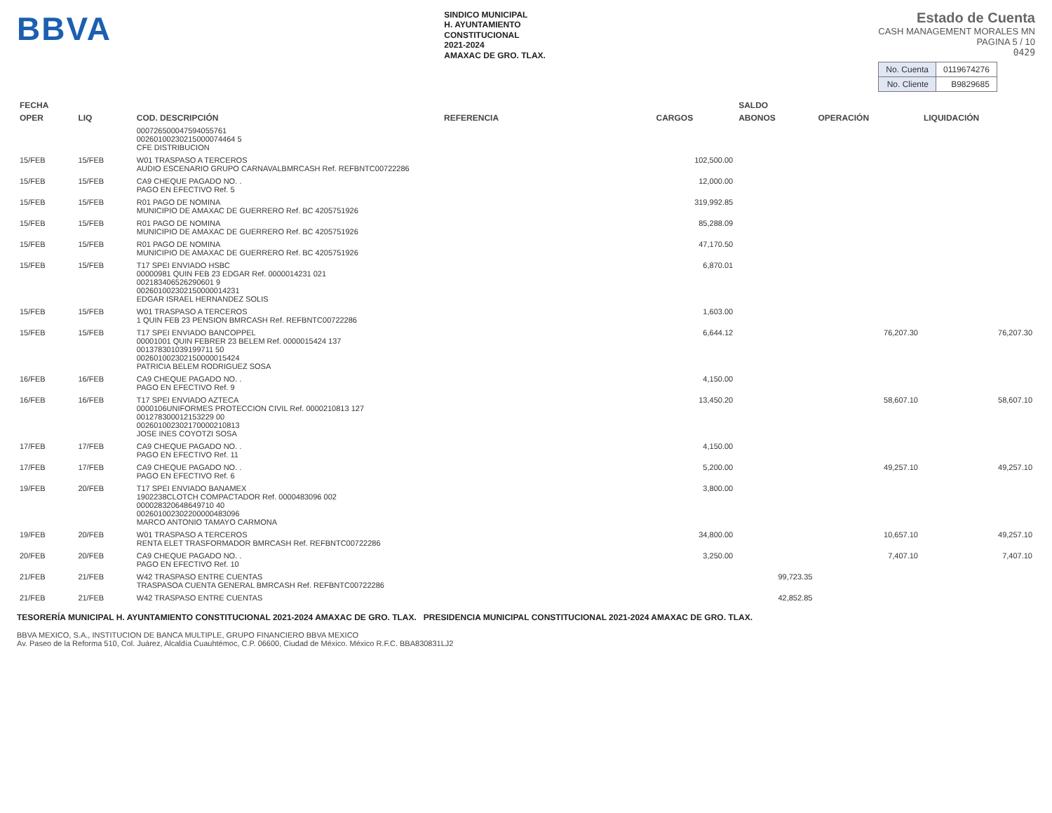BBVA
SINDICO MUNICIPAL
H. AYUNTAMIENTO
CONSTITUCIONAL
2021-2024
AMAXAC DE GRO. TLAX.
Estado de Cuenta
CASH MANAGEMENT MORALES MN
PAGINA 5 / 10
0429
| No. Cuenta | 0119674276 |
| No. Cliente | B9829685 |
| FECHA | | | | | SALDO | | |
| --- | --- | --- | --- | --- | --- | --- | --- |
| OPER | LIQ | COD. DESCRIPCIÓN | REFERENCIA | CARGOS | ABONOS | OPERACIÓN | LIQUIDACIÓN |
| | | 000726500047594055761 00260100230215000074464 5 CFE DISTRIBUCION | | | | | |
| 15/FEB | 15/FEB | W01 TRASPASO A TERCEROS AUDIO ESCENARIO GRUPO CARNAVALBMRCASH Ref. REFBNTC00722286 | | 102,500.00 | | | |
| 15/FEB | 15/FEB | CA9 CHEQUE PAGADO NO. . PAGO EN EFECTIVO Ref. 5 | | 12,000.00 | | | |
| 15/FEB | 15/FEB | R01 PAGO DE NOMINA MUNICIPIO DE AMAXAC DE GUERRERO Ref. BC 4205751926 | | 319,992.85 | | | |
| 15/FEB | 15/FEB | R01 PAGO DE NOMINA MUNICIPIO DE AMAXAC DE GUERRERO Ref. BC 4205751926 | | 85,288.09 | | | |
| 15/FEB | 15/FEB | R01 PAGO DE NOMINA MUNICIPIO DE AMAXAC DE GUERRERO Ref. BC 4205751926 | | 47,170.50 | | | |
| 15/FEB | 15/FEB | T17 SPEI ENVIADO HSBC 00000981 QUIN FEB 23 EDGAR Ref. 0000014231 021 002183406526290601 9 002601002302150000014231 EDGAR ISRAEL HERNANDEZ SOLIS | | 6,870.01 | | | |
| 15/FEB | 15/FEB | W01 TRASPASO A TERCEROS 1 QUIN FEB 23 PENSION BMRCASH Ref. REFBNTC00722286 | | 1,603.00 | | | |
| 15/FEB | 15/FEB | T17 SPEI ENVIADO BANCOPPEL 00001001 QUIN FEBRER 23 BELEM Ref. 0000015424 137 001378301039199711 50 002601002302150000015424 PATRICIA BELEM RODRIGUEZ SOSA | | 6,644.12 | | 76,207.30 | 76,207.30 |
| 16/FEB | 16/FEB | CA9 CHEQUE PAGADO NO. . PAGO EN EFECTIVO Ref. 9 | | 4,150.00 | | | |
| 16/FEB | 16/FEB | T17 SPEI ENVIADO AZTECA 0000106UNIFORMES PROTECCION CIVIL Ref. 0000210813 127 001278300012153229 00 002601002302170000210813 JOSE INES COYOTZI SOSA | | 13,450.20 | | 58,607.10 | 58,607.10 |
| 17/FEB | 17/FEB | CA9 CHEQUE PAGADO NO. . PAGO EN EFECTIVO Ref. 11 | | 4,150.00 | | | |
| 17/FEB | 17/FEB | CA9 CHEQUE PAGADO NO. . PAGO EN EFECTIVO Ref. 6 | | 5,200.00 | | 49,257.10 | 49,257.10 |
| 19/FEB | 20/FEB | T17 SPEI ENVIADO BANAMEX 1902238CLOTCH COMPACTADOR Ref. 0000483096 002 000028320648649710 40 002601002302200000483096 MARCO ANTONIO TAMAYO CARMONA | | 3,800.00 | | | |
| 19/FEB | 20/FEB | W01 TRASPASO A TERCEROS RENTA ELET TRASFORMADOR BMRCASH Ref. REFBNTC00722286 | | 34,800.00 | | 10,657.10 | 49,257.10 |
| 20/FEB | 20/FEB | CA9 CHEQUE PAGADO NO. . PAGO EN EFECTIVO Ref. 10 | | 3,250.00 | | 7,407.10 | 7,407.10 |
| 21/FEB | 21/FEB | W42 TRASPASO ENTRE CUENTAS TRASPASOA CUENTA GENERAL BMRCASH Ref. REFBNTC00722286 | | | 99,723.35 | | |
| 21/FEB | 21/FEB | W42 TRASPASO ENTRE CUENTAS | | | 42,852.85 | | |
TESORERÍA MUNICIPAL H. AYUNTAMIENTO CONSTITUCIONAL 2021-2024 AMAXAC DE GRO. TLAX. PRESIDENCIA MUNICIPAL CONSTITUCIONAL 2021-2024 AMAXAC DE GRO. TLAX.
BBVA MEXICO, S.A., INSTITUCION DE BANCA MULTIPLE, GRUPO FINANCIERO BBVA MEXICO
Av. Paseo de la Reforma 510, Col. Juárez, Alcaldía Cuauhtémoc, C.P. 06600, Ciudad de México. México R.F.C. BBA830831LJ2